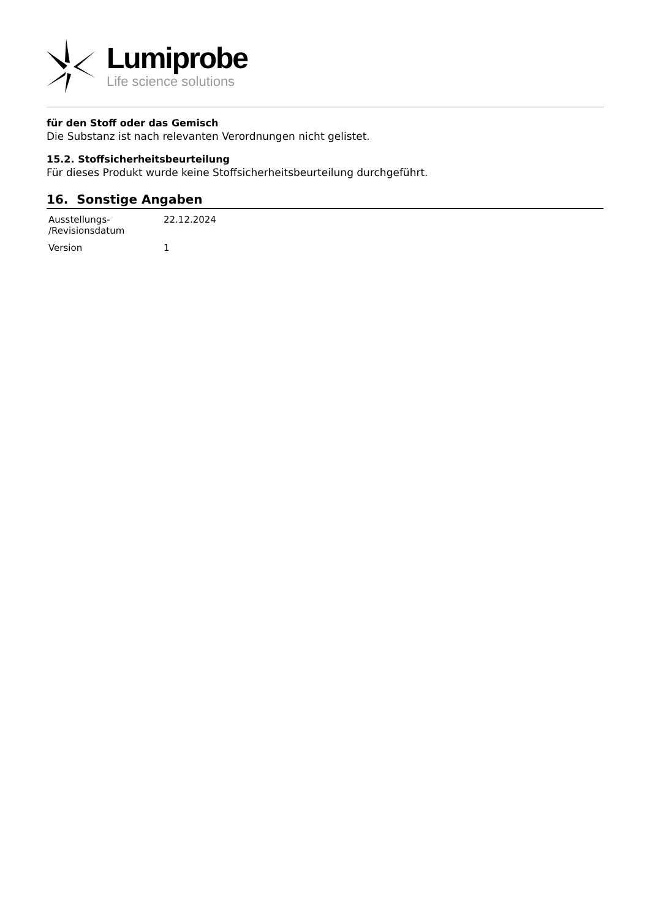Lumiprobe
Life science solutions
für den Stoff oder das Gemisch
Die Substanz ist nach relevanten Verordnungen nicht gelistet.
15.2. Stoffsicherheitsbeurteilung
Für dieses Produkt wurde keine Stoffsicherheitsbeurteilung durchgeführt.
16. Sonstige Angaben
| Ausstellungs- /Revisionsdatum | 22.12.2024 |
| Version | 1 |